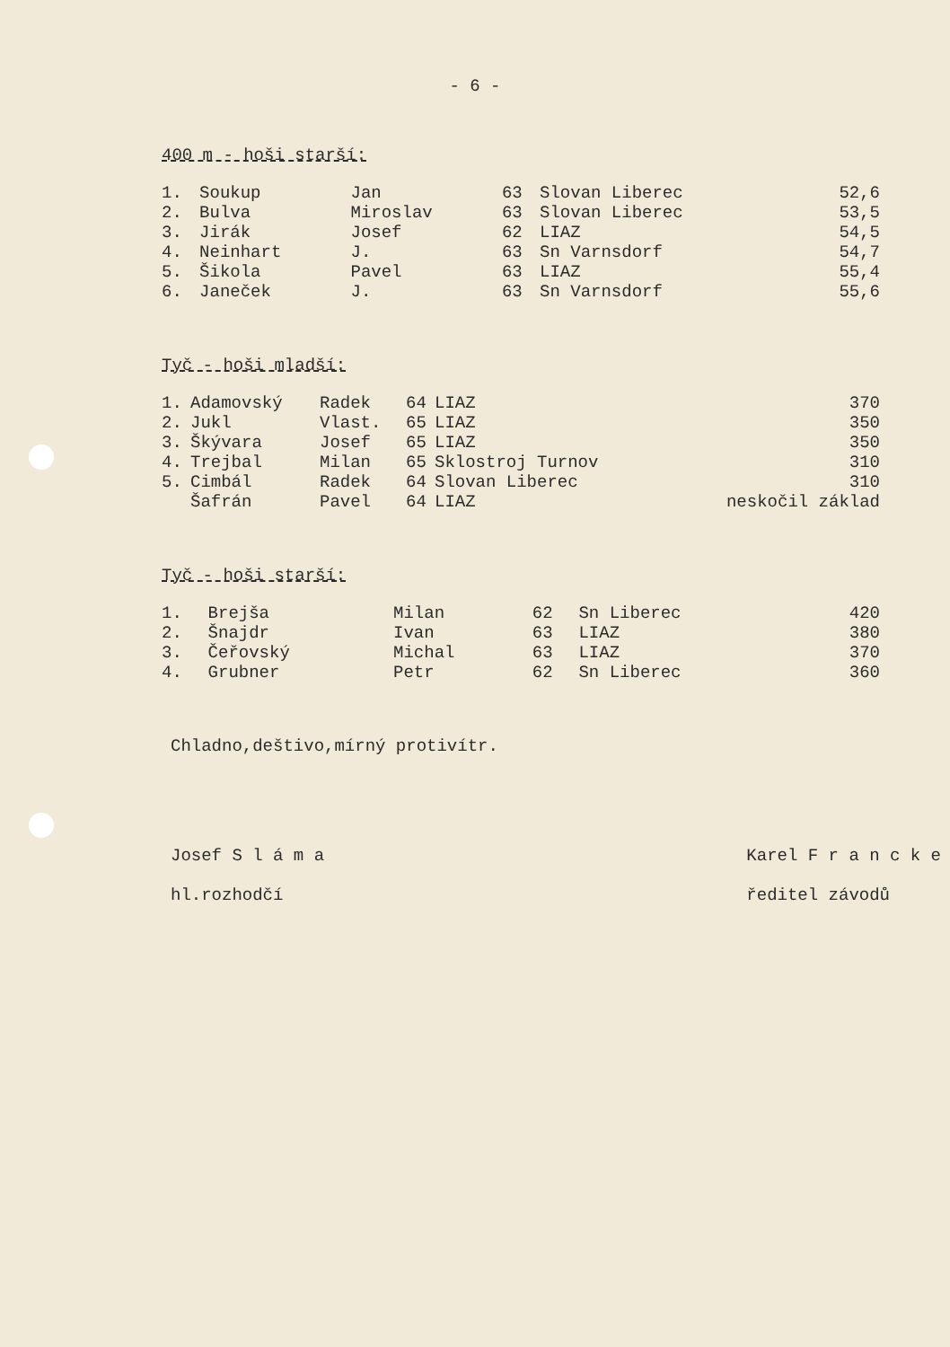- 6 -
400 m - hoši starší:
| 1. | Soukup | Jan | 63 | Slovan Liberec | 52,6 |
| 2. | Bulva | Miroslav | 63 | Slovan Liberec | 53,5 |
| 3. | Jirák | Josef | 62 | LIAZ | 54,5 |
| 4. | Neinhart | J. | 63 | Sn Varnsdorf | 54,7 |
| 5. | Šikola | Pavel | 63 | LIAZ | 55,4 |
| 6. | Janeček | J. | 63 | Sn Varnsdorf | 55,6 |
Tyč - hoši mladší:
| 1. | Adamovský | Radek | 64 | LIAZ | 370 |
| 2. | Jukl | Vlast. | 65 | LIAZ | 350 |
| 3. | Škývara | Josef | 65 | LIAZ | 350 |
| 4. | Trejbal | Milan | 65 | Sklostroj Turnov | 310 |
| 5. | Cimbál | Radek | 64 | Slovan Liberec | 310 |
| | Šafrán | Pavel | 64 | LIAZ | neskočil základ |
Tyč - hoši starší:
| 1. | Brejša | Milan | 62 | Sn Liberec | 420 |
| 2. | Šnajdr | Ivan | 63 | LIAZ | 380 |
| 3. | Čeřovský | Michal | 63 | LIAZ | 370 |
| 4. | Grubner | Petr | 62 | Sn Liberec | 360 |
Chladno,deštivo,mírný protivítr.
Josef S l á m a
hl.rozhodčí
Karel F r a n c k e
ředitel závodů